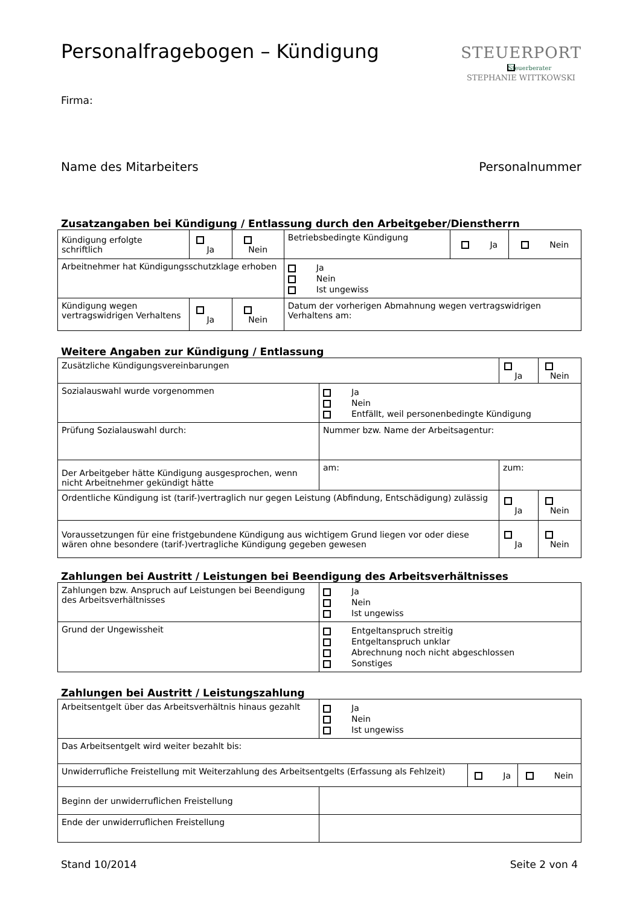Personalfragebogen – Kündigung
STEUERPORT
Steuerberater
STEPHANIE WITTKOWSKI
Firma:
Name des Mitarbeiters Personalnummer
Zusatzangaben bei Kündigung / Entlassung durch den Arbeitgeber/Dienstherrn
| Kündigung erfolgte schriftlich | Ja | Nein | Betriebsbedingte Kündigung | Ja | Nein |
| Arbeitnehmer hat Kündigungsschutzklage erhoben | | | Ja Nein Ist ungewiss | | |
| Kündigung wegen vertragswidrigen Verhaltens | Ja | Nein | Datum der vorherigen Abmahnung wegen vertragswidrigen Verhaltens am: | | |
Weitere Angaben zur Kündigung / Entlassung
| Zusätzliche Kündigungsvereinbarungen | | | Ja | Nein |
| Sozialauswahl wurde vorgenommen | Ja Nein Entfällt, weil personenbedingte Kündigung | | | |
| Prüfung Sozialauswahl durch: | Nummer bzw. Name der Arbeitsagentur: | | | |
| Der Arbeitgeber hätte Kündigung ausgesprochen, wenn nicht Arbeitnehmer gekündigt hätte | am: | zum: | | |
| Ordentliche Kündigung ist (tarif-)vertraglich nur gegen Leistung (Abfindung, Entschädigung) zulässig | | | Ja | Nein |
| Voraussetzungen für eine fristgebundene Kündigung aus wichtigem Grund liegen vor oder diese wären ohne besondere (tarif-)vertragliche Kündigung gegeben gewesen | | | Ja | Nein |
Zahlungen bei Austritt / Leistungen bei Beendigung des Arbeitsverhältnisses
| Zahlungen bzw. Anspruch auf Leistungen bei Beendigung des Arbeitsverhältnisses | Ja Nein Ist ungewiss |
| Grund der Ungewissheit | Entgeltanspruch streitig Entgeltanspruch unklar Abrechnung noch nicht abgeschlossen Sonstiges |
Zahlungen bei Austritt / Leistungszahlung
| Arbeitsentgelt über das Arbeitsverhältnis hinaus gezahlt | Ja Nein Ist ungewiss | | |
| Das Arbeitsentgelt wird weiter bezahlt bis: | | | |
| Unwiderrufliche Freistellung mit Weiterzahlung des Arbeitsentgelts (Erfassung als Fehlzeit) | | Ja | Nein |
| Beginn der unwiderruflichen Freistellung | | | |
| Ende der unwiderruflichen Freistellung | | | |
Stand 10/2014 Seite 2 von 4